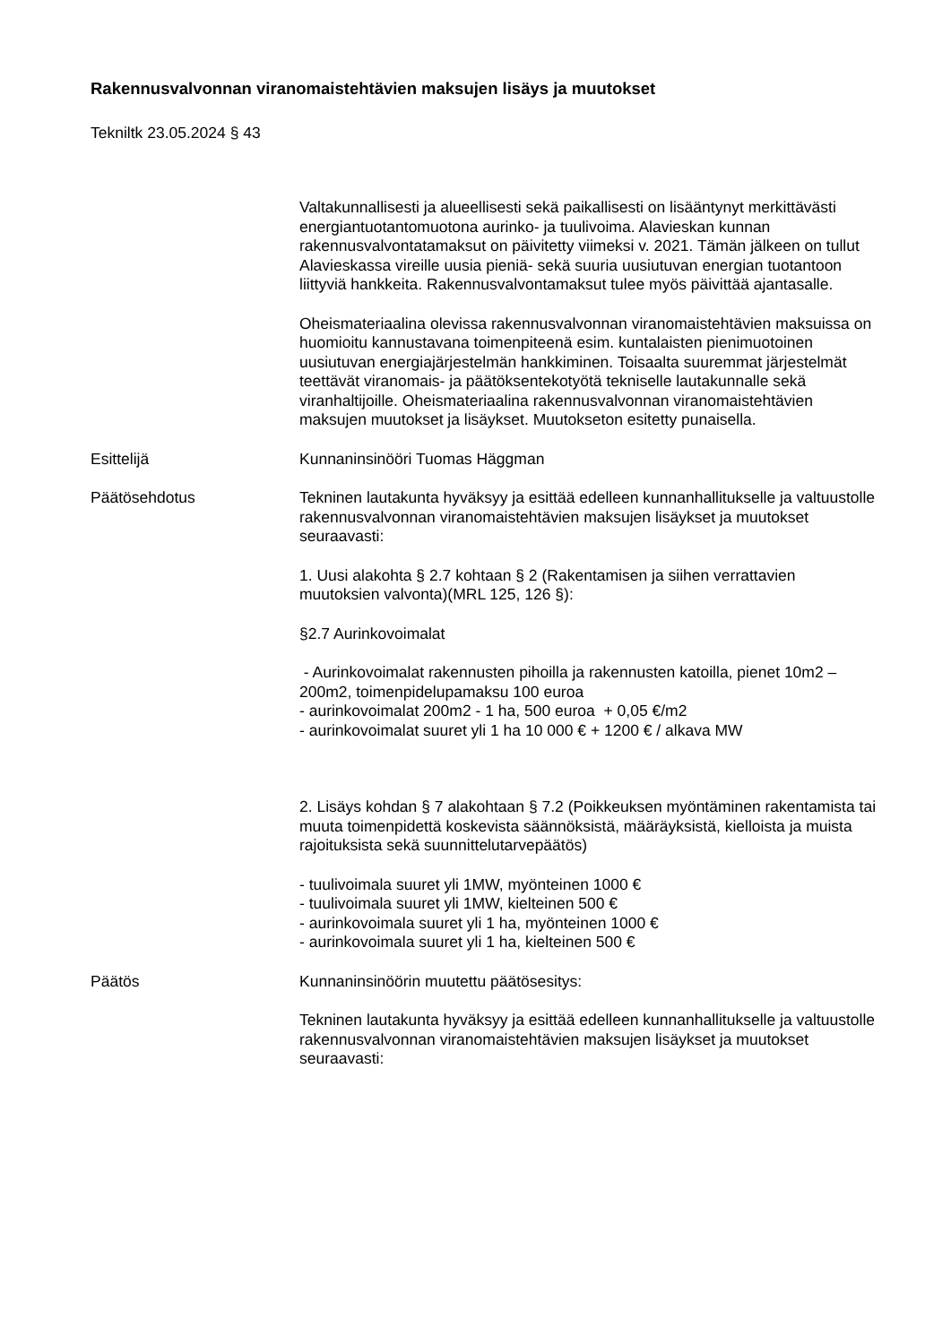Rakennusvalvonnan viranomaistehtävien maksujen lisäys ja muutokset
Tekniltk 23.05.2024 § 43
Valtakunnallisesti ja alueellisesti sekä paikallisesti on lisääntynyt merkittävästi energiantuotantomuotona aurinko- ja tuulivoima. Alavieskan kunnan rakennusvalvontatamaksut on päivitetty viimeksi v. 2021. Tämän jälkeen on tullut Alavieskassa vireille uusia pieniä- sekä suuria uusiutuvan energian tuotantoon liittyviä hankkeita. Rakennusvalvontamaksut tulee myös päivittää ajantasalle.
Oheismateriaalina olevissa rakennusvalvonnan viranomaistehtävien maksuissa on huomioitu kannustavana toimenpiteenä esim. kuntalaisten pienimuotoinen uusiutuvan energiajärjestelmän hankkiminen. Toisaalta suuremmat järjestelmät teettävät viranomais- ja päätöksentekotyötä tekniselle lautakunnalle sekä viranhaltijoille. Oheismateriaalina rakennusvalvonnan viranomaistehtävien maksujen muutokset ja lisäykset. Muutokseton esitetty punaisella.
Esittelijä Kunnaninsinööri Tuomas Häggman
Päätösehdotus Tekninen lautakunta hyväksyy ja esittää edelleen kunnanhallitukselle ja valtuustolle rakennusvalvonnan viranomaistehtävien maksujen lisäykset ja muutokset seuraavasti:
1. Uusi alakohta § 2.7 kohtaan § 2 (Rakentamisen ja siihen verrattavien muutoksien valvonta)(MRL 125, 126 §):
§2.7 Aurinkovoimalat
- Aurinkovoimalat rakennusten pihoilla ja rakennusten katoilla, pienet 10m2 – 200m2, toimenpidelupamaksu 100 euroa
- aurinkovoimalat 200m2 - 1 ha, 500 euroa + 0,05 €/m2
- aurinkovoimalat suuret yli 1 ha 10 000 € + 1200 € / alkava MW
2. Lisäys kohdan § 7 alakohtaan § 7.2 (Poikkeuksen myöntäminen rakentamista tai muuta toimenpidettä koskevista säännöksistä, määräyksistä, kielloista ja muista rajoituksista sekä suunnittelutarvepäätös)
- tuulivoimala suuret yli 1MW, myönteinen 1000 €
- tuulivoimala suuret yli 1MW, kielteinen 500 €
- aurinkovoimala suuret yli 1 ha, myönteinen 1000 €
- aurinkovoimala suuret yli 1 ha, kielteinen 500 €
Päätös Kunnaninsinöörin muutettu päätösesitys:
Tekninen lautakunta hyväksyy ja esittää edelleen kunnanhallitukselle ja valtuustolle rakennusvalvonnan viranomaistehtävien maksujen lisäykset ja muutokset seuraavasti: